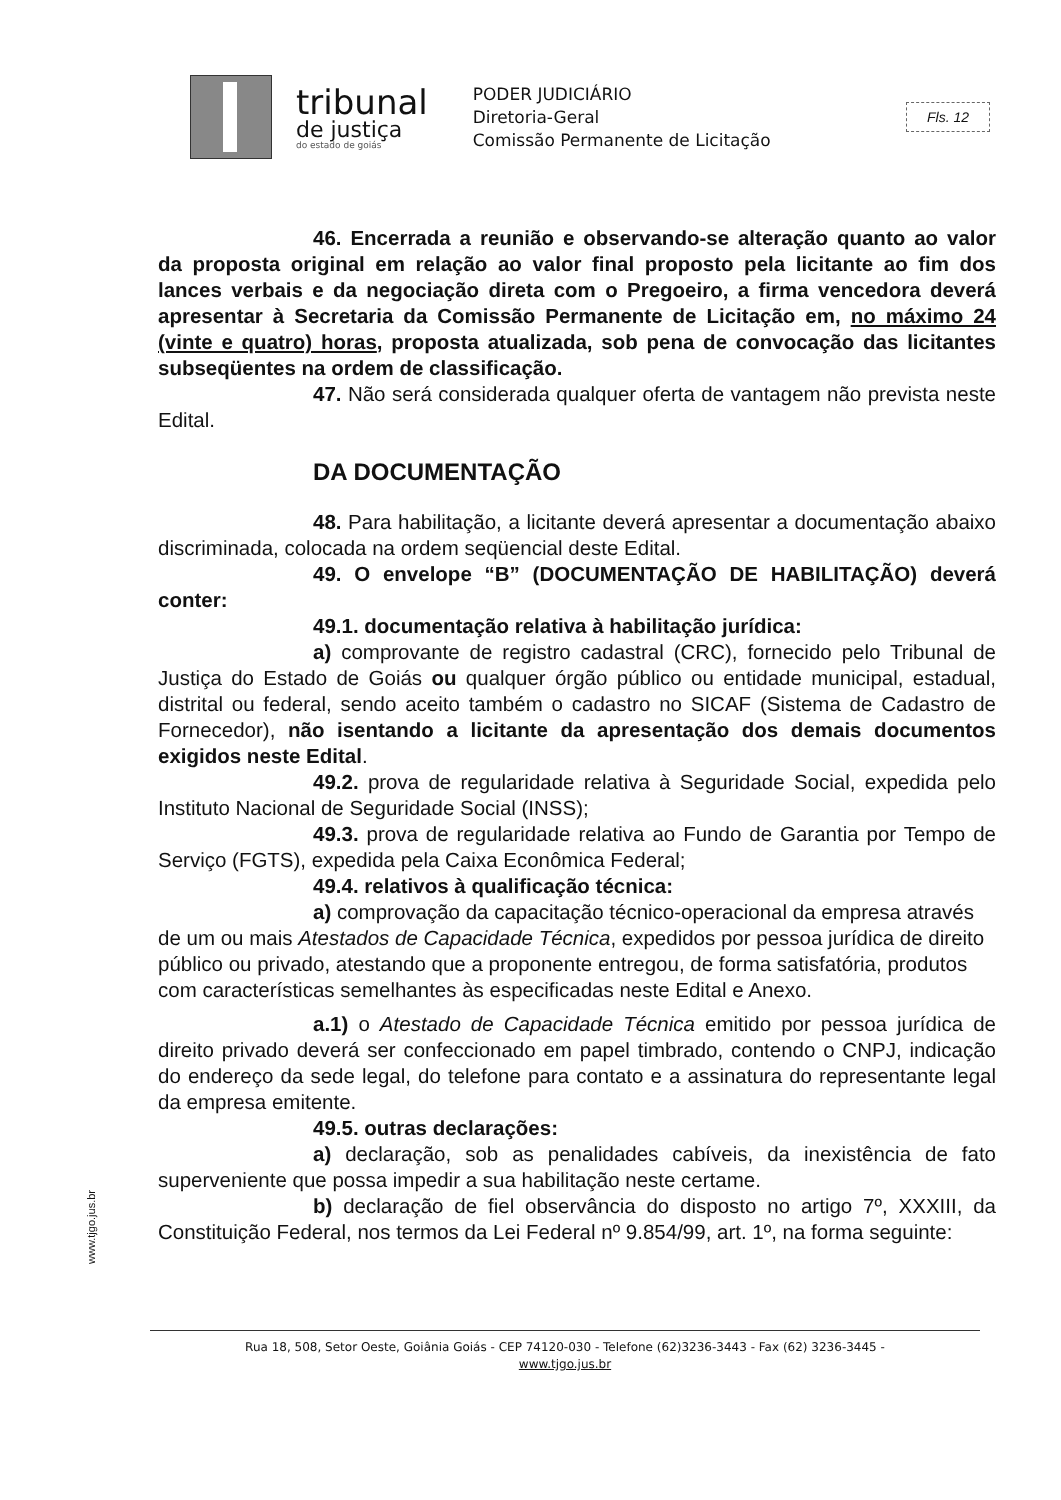tribunal
de justiça
do estado de goiás
PODER JUDICIÁRIO
Diretoria-Geral
Comissão Permanente de Licitação
Fls. 12
46. Encerrada a reunião e observando-se alteração quanto ao valor da proposta original em relação ao valor final proposto pela licitante ao fim dos lances verbais e da negociação direta com o Pregoeiro, a firma vencedora deverá apresentar à Secretaria da Comissão Permanente de Licitação em, no máximo 24 (vinte e quatro) horas, proposta atualizada, sob pena de convocação das licitantes subseqüentes na ordem de classificação.
47. Não será considerada qualquer oferta de vantagem não prevista neste Edital.
DA DOCUMENTAÇÃO
48. Para habilitação, a licitante deverá apresentar a documentação abaixo discriminada, colocada na ordem seqüencial deste Edital.
49. O envelope “B” (DOCUMENTAÇÃO DE HABILITAÇÃO) deverá conter:
49.1. documentação relativa à habilitação jurídica:
a) comprovante de registro cadastral (CRC), fornecido pelo Tribunal de Justiça do Estado de Goiás ou qualquer órgão público ou entidade municipal, estadual, distrital ou federal, sendo aceito também o cadastro no SICAF (Sistema de Cadastro de Fornecedor), não isentando a licitante da apresentação dos demais documentos exigidos neste Edital.
49.2. prova de regularidade relativa à Seguridade Social, expedida pelo Instituto Nacional de Seguridade Social (INSS);
49.3. prova de regularidade relativa ao Fundo de Garantia por Tempo de Serviço (FGTS), expedida pela Caixa Econômica Federal;
49.4. relativos à qualificação técnica:
a) comprovação da capacitação técnico-operacional da empresa através de um ou mais Atestados de Capacidade Técnica, expedidos por pessoa jurídica de direito público ou privado, atestando que a proponente entregou, de forma satisfatória, produtos com características semelhantes às especificadas neste Edital e Anexo.
a.1) o Atestado de Capacidade Técnica emitido por pessoa jurídica de direito privado deverá ser confeccionado em papel timbrado, contendo o CNPJ, indicação do endereço da sede legal, do telefone para contato e a assinatura do representante legal da empresa emitente.
49.5. outras declarações:
a) declaração, sob as penalidades cabíveis, da inexistência de fato superveniente que possa impedir a sua habilitação neste certame.
b) declaração de fiel observância do disposto no artigo 7º, XXXIII, da Constituição Federal, nos termos da Lei Federal nº 9.854/99, art. 1º, na forma seguinte:
www.tjgo.jus.br
Rua 18, 508, Setor Oeste, Goiânia Goiás - CEP 74120-030 - Telefone (62)3236-3443 - Fax (62) 3236-3445 -
www.tjgo.jus.br